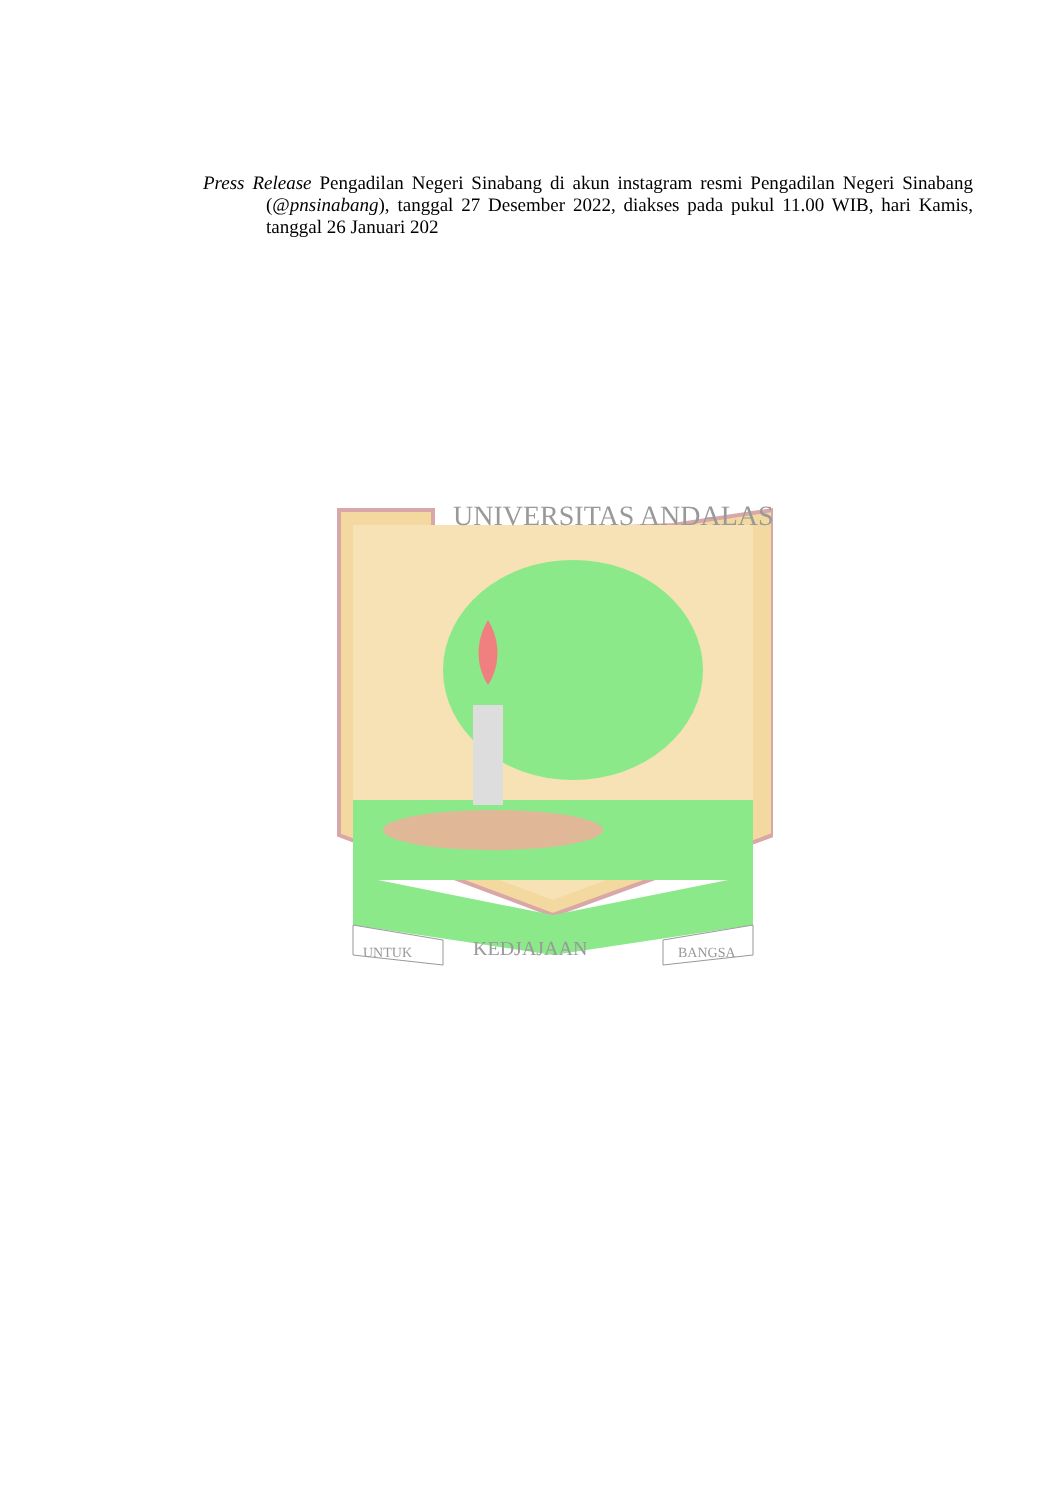Press Release Pengadilan Negeri Sinabang di akun instagram resmi Pengadilan Negeri Sinabang (@pnsinabang), tanggal 27 Desember 2022, diakses pada pukul 11.00 WIB, hari Kamis, tanggal 26 Januari 202
UNIVERSITAS ANDALAS
UNTUK
KEDJAJAAN
BANGSA